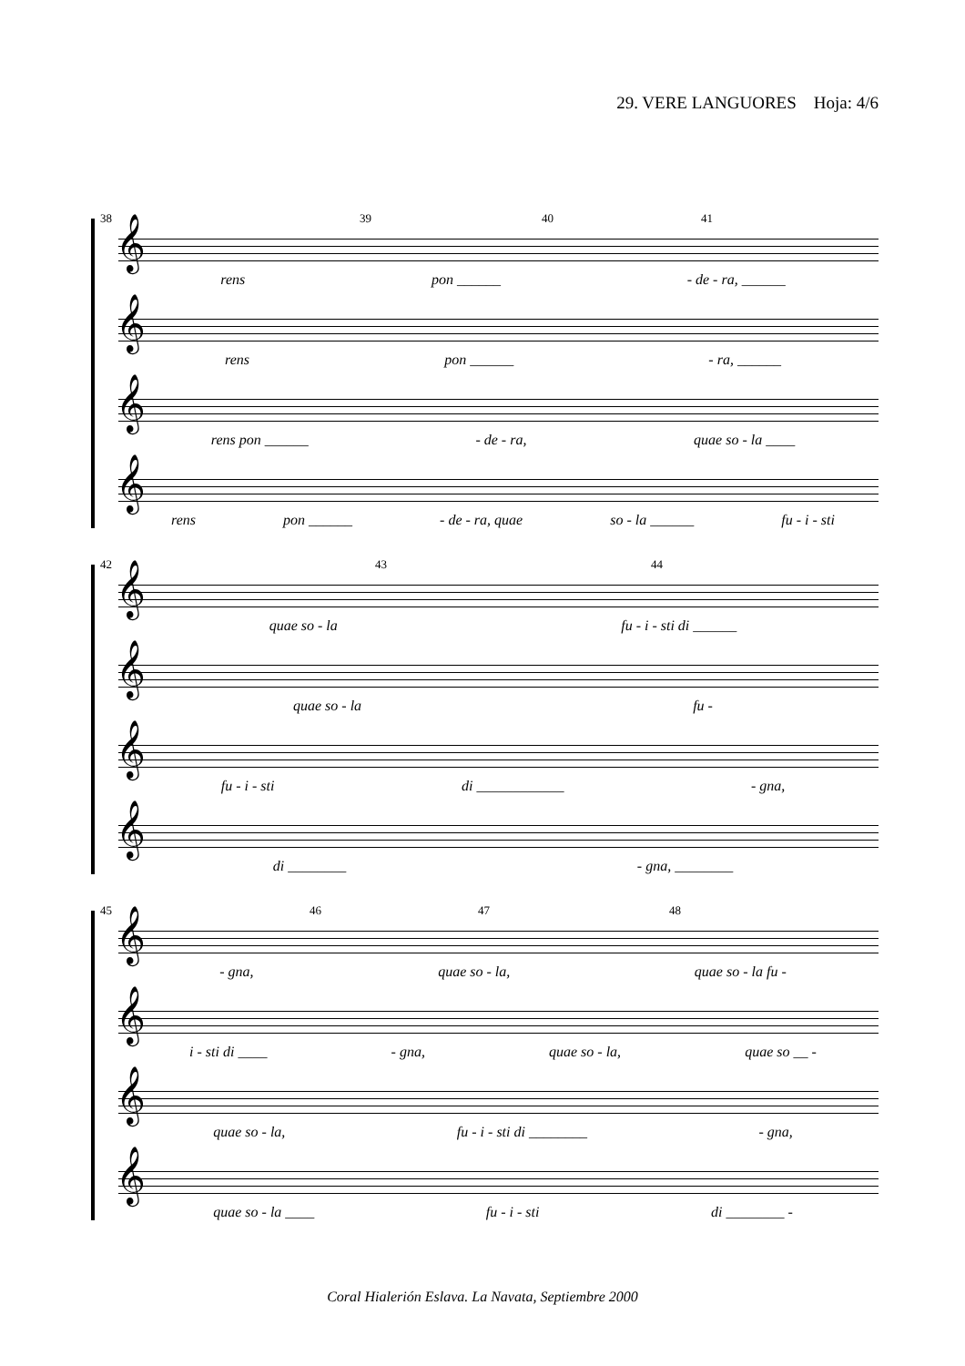29. VERE LANGUORES Hoja: 4/6
38 39 40 41
𝄞
rens pon ______ - de - ra, ______
𝄞
rens pon ______ - ra, ______
𝄞
rens pon ______ - de - ra, quae so - la ____
𝄞
rens pon ______ - de - ra, quae so - la ______ fu - i - sti
42 43 44
𝄞
quae so - la fu - i - sti di ______
𝄞
quae so - la fu -
𝄞
fu - i - sti di ____________ - gna,
𝄞
di ________ - gna, ________
45 46 47 48
𝄞
- gna, quae so - la, quae so - la fu -
𝄞
i - sti di ____ - gna, quae so - la, quae so __ -
𝄞
quae so - la, fu - i - sti di ________ - gna,
𝄞
quae so - la ____ fu - i - sti di ________ -
Coral Hialerión Eslava. La Navata, Septiembre 2000